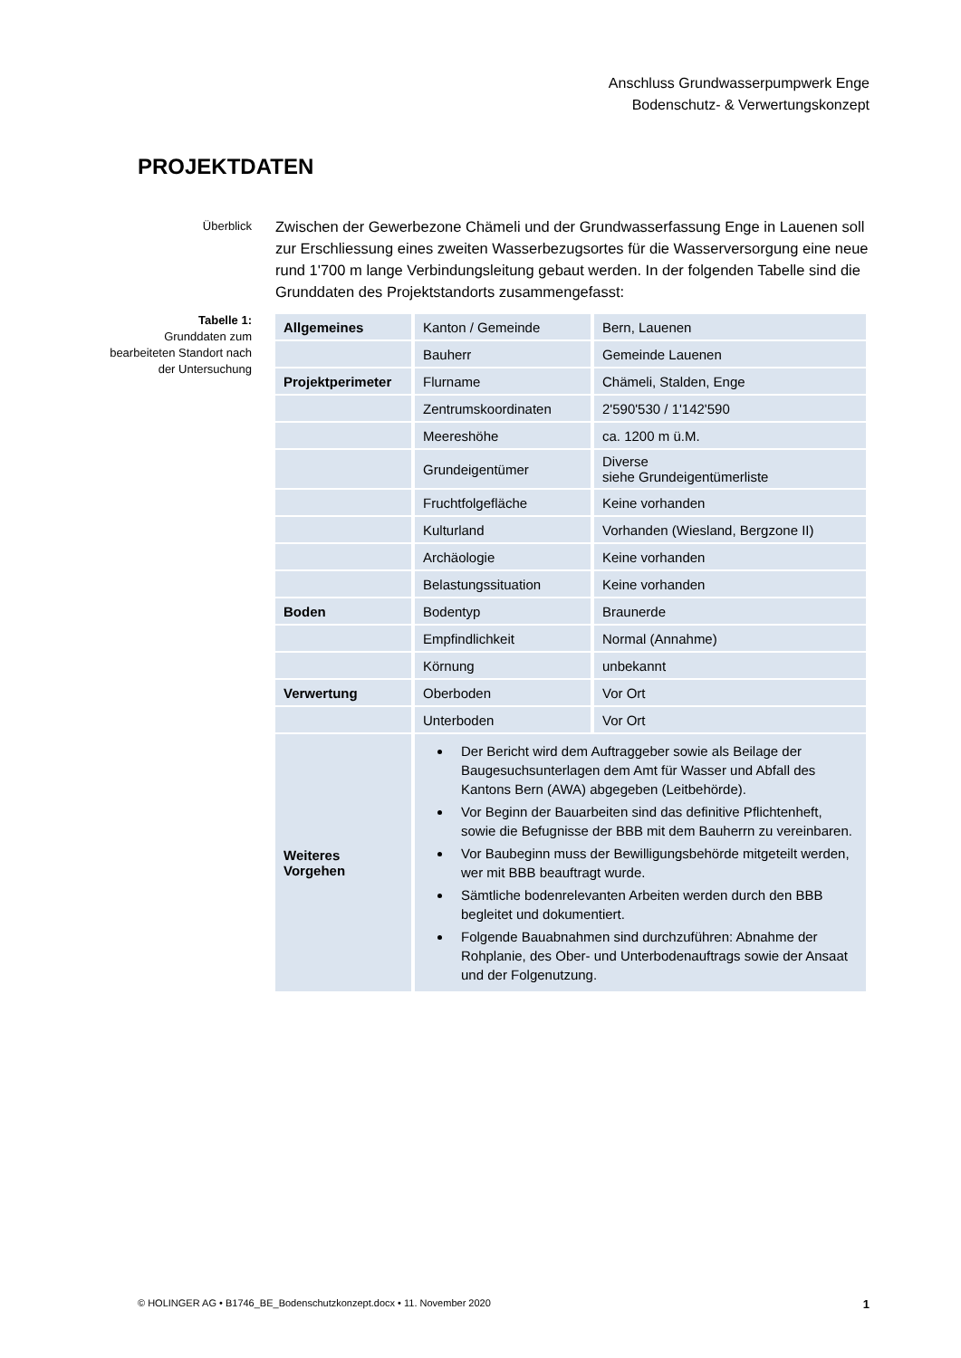Anschluss Grundwasserpumpwerk Enge
Bodenschutz- & Verwertungskonzept
PROJEKTDATEN
Überblick
Zwischen der Gewerbezone Chämeli und der Grundwasserfassung Enge in Lauenen soll zur Erschliessung eines zweiten Wasserbezugsortes für die Wasserversorgung eine neue rund 1'700 m lange Verbindungsleitung gebaut werden. In der folgenden Tabelle sind die Grunddaten des Projektstandorts zusammengefasst:
Tabelle 1:
Grunddaten zum bearbeiteten Standort nach der Untersuchung
| Allgemeines | Kanton / Gemeinde | Bern, Lauenen |
| | Bauherr | Gemeinde Lauenen |
| Projektperimeter | Flurname | Chämeli, Stalden, Enge |
| | Zentrumskoordinaten | 2'590'530 / 1'142'590 |
| | Meereshöhe | ca. 1200 m ü.M. |
| | Grundeigentümer | Diverse siehe Grundeigentümerliste |
| | Fruchtfolgefläche | Keine vorhanden |
| | Kulturland | Vorhanden (Wiesland, Bergzone II) |
| | Archäologie | Keine vorhanden |
| | Belastungssituation | Keine vorhanden |
| Boden | Bodentyp | Braunerde |
| | Empfindlichkeit | Normal (Annahme) |
| | Körnung | unbekannt |
| Verwertung | Oberboden | Vor Ort |
| | Unterboden | Vor Ort |
| Weiteres Vorgehen | Der Bericht wird dem Auftraggeber sowie als Beilage der Baugesuchsunterlagen dem Amt für Wasser und Abfall des Kantons Bern (AWA) abgegeben (Leitbehörde). Vor Beginn der Bauarbeiten sind das definitive Pflichtenheft, sowie die Befugnisse der BBB mit dem Bauherrn zu vereinbaren. Vor Baubeginn muss der Bewilligungsbehörde mitgeteilt werden, wer mit BBB beauftragt wurde. Sämtliche bodenrelevanten Arbeiten werden durch den BBB begleitet und dokumentiert. Folgende Bauabnahmen sind durchzuführen: Abnahme der Rohplanie, des Ober- und Unterbodenauftrags sowie der Ansaat und der Folgenutzung. | |
© HOLINGER AG • B1746_BE_Bodenschutzkonzept.docx • 11. November 2020 1